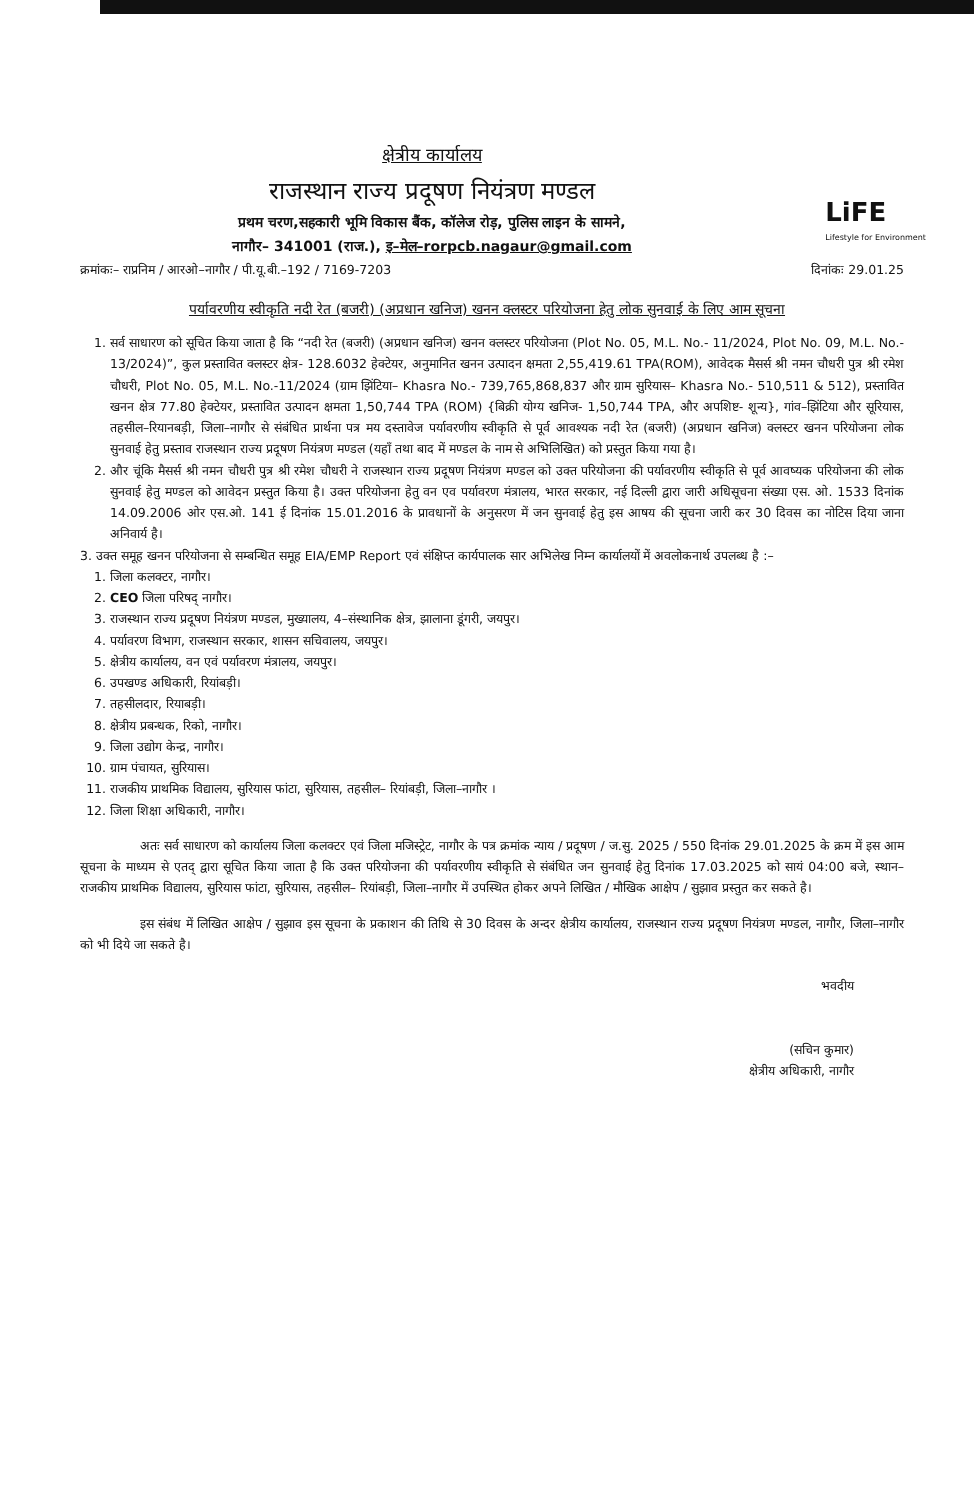LiFE
Lifestyle for Environment
क्षेत्रीय कार्यालय
राजस्थान राज्य प्रदूषण नियंत्रण मण्डल
प्रथम चरण,सहकारी भूमि विकास बैंक, कॉलेज रोड़, पुलिस लाइन के सामने,
नागौर– 341001 (राज.), इ–मेल–rorpcb.nagaur@gmail.com
क्रमांकः– राप्रनिम / आरओ–नागौर / पी.यू.बी.–192 / 7169-7203 दिनांकः 29.01.25
पर्यावरणीय स्वीकृति नदी रेत (बजरी) (अप्रधान खनिज) खनन क्लस्टर परियोजना हेतु लोक सुनवाई के लिए आम सूचना
1. सर्व साधारण को सूचित किया जाता है कि “नदी रेत (बजरी) (अप्रधान खनिज) खनन क्लस्टर परियोजना (Plot No. 05, M.L. No.- 11/2024, Plot No. 09, M.L. No.- 13/2024)”, कुल प्रस्तावित क्लस्टर क्षेत्र- 128.6032 हेक्टेयर, अनुमानित खनन उत्पादन क्षमता 2,55,419.61 TPA(ROM), आवेदक मैसर्स श्री नमन चौधरी पुत्र श्री रमेश चौधरी, Plot No. 05, M.L. No.-11/2024 (ग्राम झिंटिया– Khasra No.- 739,765,868,837 और ग्राम सुरियास– Khasra No.- 510,511 & 512), प्रस्तावित खनन क्षेत्र 77.80 हेक्टेयर, प्रस्तावित उत्पादन क्षमता 1,50,744 TPA (ROM) {बिक्री योग्य खनिज- 1,50,744 TPA, और अपशिष्ट- शून्य}, गांव–झिंटिया और सूरियास, तहसील–रियानबड़ी, जिला–नागौर से संबंधित प्रार्थना पत्र मय दस्तावेज पर्यावरणीय स्वीकृति से पूर्व आवश्यक नदी रेत (बजरी) (अप्रधान खनिज) क्लस्टर खनन परियोजना लोक सुनवाई हेतु प्रस्ताव राजस्थान राज्य प्रदूषण नियंत्रण मण्डल (यहाँ तथा बाद में मण्डल के नाम से अभिलिखित) को प्रस्तुत किया गया है।
2. और चूंकि मैसर्स श्री नमन चौधरी पुत्र श्री रमेश चौधरी ने राजस्थान राज्य प्रदूषण नियंत्रण मण्डल को उक्त परियोजना की पर्यावरणीय स्वीकृति से पूर्व आवष्यक परियोजना की लोक सुनवाई हेतु मण्डल को आवेदन प्रस्तुत किया है। उक्त परियोजना हेतु वन एव पर्यावरण मंत्रालय, भारत सरकार, नई दिल्ली द्वारा जारी अधिसूचना संख्या एस. ओ. 1533 दिनांक 14.09.2006 ओर एस.ओ. 141 ई दिनांक 15.01.2016 के प्रावधानों के अनुसरण में जन सुनवाई हेतु इस आषय की सूचना जारी कर 30 दिवस का नोटिस दिया जाना अनिवार्य है।
3. उक्त समूह खनन परियोजना से सम्बन्धित समूह EIA/EMP Report एवं संक्षिप्त कार्यपालक सार अभिलेख निम्न कार्यालयों में अवलोकनार्थ उपलब्ध है :–
1. जिला कलक्टर, नागौर।
2. CEO जिला परिषद् नागौर।
3. राजस्थान राज्य प्रदूषण नियंत्रण मण्डल, मुख्यालय, 4–संस्थानिक क्षेत्र, झालाना डूंगरी, जयपुर।
4. पर्यावरण विभाग, राजस्थान सरकार, शासन सचिवालय, जयपुर।
5. क्षेत्रीय कार्यालय, वन एवं पर्यावरण मंत्रालय, जयपुर।
6. उपखण्ड अधिकारी, रियांबड़ी।
7. तहसीलदार, रियाबड़ी।
8. क्षेत्रीय प्रबन्धक, रिको, नागौर।
9. जिला उद्योग केन्द्र, नागौर।
10. ग्राम पंचायत, सुरियास।
11. राजकीय प्राथमिक विद्यालय, सुरियास फांटा, सुरियास, तहसील– रियांबड़ी, जिला–नागौर ।
12. जिला शिक्षा अधिकारी, नागौर।
अतः सर्व साधारण को कार्यालय जिला कलक्टर एवं जिला मजिस्ट्रेट, नागौर के पत्र क्रमांक न्याय / प्रदूषण / ज.सु. 2025 / 550 दिनांक 29.01.2025 के क्रम में इस आम सूचना के माध्यम से एतद् द्वारा सूचित किया जाता है कि उक्त परियोजना की पर्यावरणीय स्वीकृति से संबंधित जन सुनवाई हेतु दिनांक 17.03.2025 को सायं 04:00 बजे, स्थान– राजकीय प्राथमिक विद्यालय, सुरियास फांटा, सुरियास, तहसील– रियांबड़ी, जिला–नागौर में उपस्थित होकर अपने लिखित / मौखिक आक्षेप / सुझाव प्रस्तुत कर सकते है।
इस संबंध में लिखित आक्षेप / सुझाव इस सूचना के प्रकाशन की तिथि से 30 दिवस के अन्दर क्षेत्रीय कार्यालय, राजस्थान राज्य प्रदूषण नियंत्रण मण्डल, नागौर, जिला–नागौर को भी दिये जा सकते है।
भवदीय
(सचिन कुमार)
क्षेत्रीय अधिकारी, नागौर